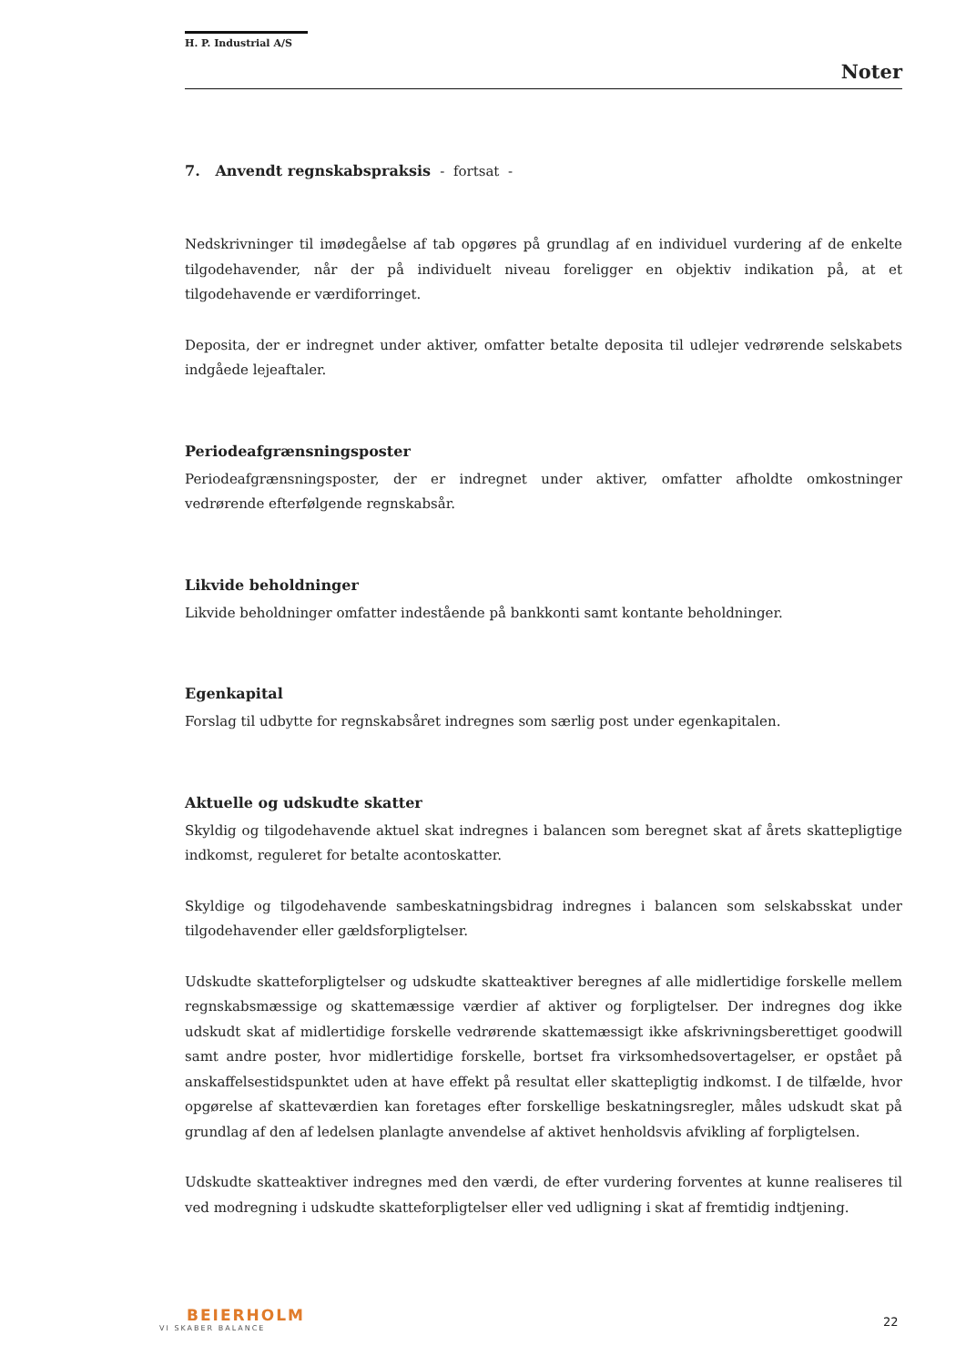H. P. Industrial A/S
Noter
7. Anvendt regnskabspraksis - fortsat -
Nedskrivninger til imødegåelse af tab opgøres på grundlag af en individuel vurdering af de enkelte tilgodehavender, når der på individuelt niveau foreligger en objektiv indikation på, at et tilgodehavende er værdiforringet.
Deposita, der er indregnet under aktiver, omfatter betalte deposita til udlejer vedrørende selskabets indgåede lejeaftaler.
Periodeafgrænsningsposter
Periodeafgrænsningsposter, der er indregnet under aktiver, omfatter afholdte omkostninger vedrørende efterfølgende regnskabsår.
Likvide beholdninger
Likvide beholdninger omfatter indestående på bankkonti samt kontante beholdninger.
Egenkapital
Forslag til udbytte for regnskabsåret indregnes som særlig post under egenkapitalen.
Aktuelle og udskudte skatter
Skyldig og tilgodehavende aktuel skat indregnes i balancen som beregnet skat af årets skattepligtige indkomst, reguleret for betalte acontoskatter.
Skyldige og tilgodehavende sambeskatningsbidrag indregnes i balancen som selskabsskat under tilgodehavender eller gældsforpligtelser.
Udskudte skatteforpligtelser og udskudte skatteaktiver beregnes af alle midlertidige forskelle mellem regnskabsmæssige og skattemæssige værdier af aktiver og forpligtelser. Der indregnes dog ikke udskudt skat af midlertidige forskelle vedrørende skattemæssigt ikke afskrivningsberettiget goodwill samt andre poster, hvor midlertidige forskelle, bortset fra virksomhedsovertagelser, er opstået på anskaffelsestidspunktet uden at have effekt på resultat eller skattepligtig indkomst. I de tilfælde, hvor opgørelse af skatteværdien kan foretages efter forskellige beskatningsregler, måles udskudt skat på grundlag af den af ledelsen planlagte anvendelse af aktivet henholdsvis afvikling af forpligtelsen.
Udskudte skatteaktiver indregnes med den værdi, de efter vurdering forventes at kunne realiseres til ved modregning i udskudte skatteforpligtelser eller ved udligning i skat af fremtidig indtjening.
BEIERHOLM
VI SKABER BALANCE
22